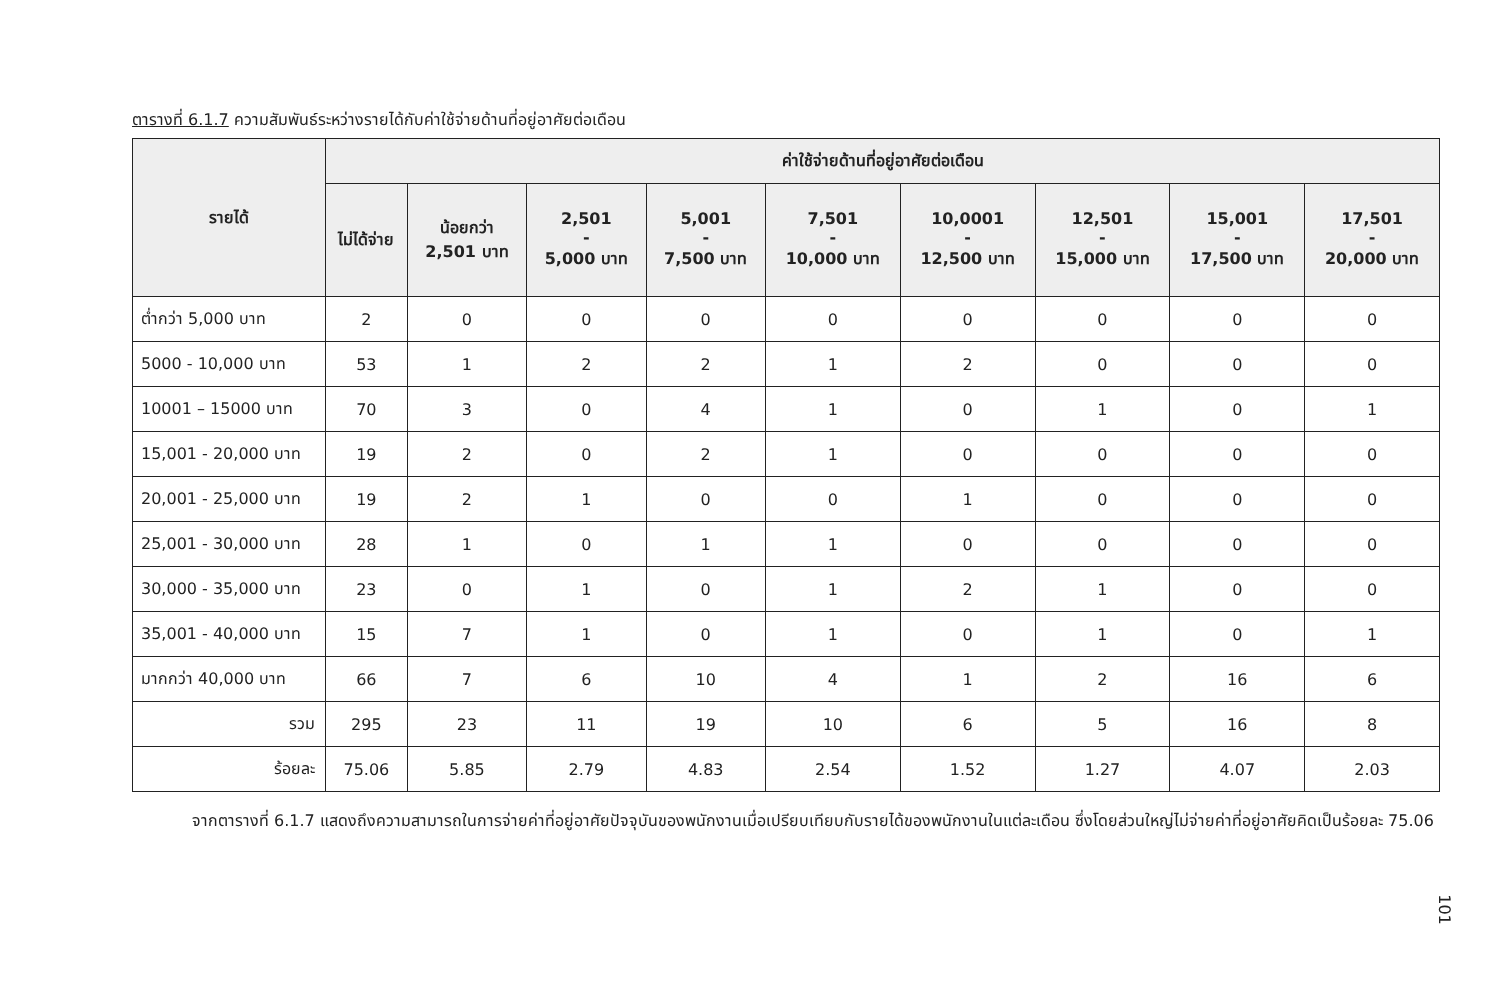ตารางที่ 6.1.7 ความสัมพันธ์ระหว่างรายได้กับค่าใช้จ่ายด้านที่อยู่อาศัยต่อเดือน
| รายได้ | ค่าใช้จ่ายด้านที่อยู่อาศัยต่อเดือน | | | | | | | | |
| --- | --- | --- | --- | --- | --- | --- | --- | --- | --- |
| | ไม่ได้จ่าย | น้อยกว่า 2,501 บาท | 2,501 - 5,000 บาท | 5,001 - 7,500 บาท | 7,501 - 10,000 บาท | 10,0001 - 12,500 บาท | 12,501 - 15,000 บาท | 15,001 - 17,500 บาท | 17,501 - 20,000 บาท |
| ต่ำกว่า 5,000 บาท | 2 | 0 | 0 | 0 | 0 | 0 | 0 | 0 | 0 |
| 5000 - 10,000 บาท | 53 | 1 | 2 | 2 | 1 | 2 | 0 | 0 | 0 |
| 10001 – 15000 บาท | 70 | 3 | 0 | 4 | 1 | 0 | 1 | 0 | 1 |
| 15,001 - 20,000 บาท | 19 | 2 | 0 | 2 | 1 | 0 | 0 | 0 | 0 |
| 20,001 - 25,000 บาท | 19 | 2 | 1 | 0 | 0 | 1 | 0 | 0 | 0 |
| 25,001 - 30,000 บาท | 28 | 1 | 0 | 1 | 1 | 0 | 0 | 0 | 0 |
| 30,000 - 35,000 บาท | 23 | 0 | 1 | 0 | 1 | 2 | 1 | 0 | 0 |
| 35,001 - 40,000 บาท | 15 | 7 | 1 | 0 | 1 | 0 | 1 | 0 | 1 |
| มากกว่า 40,000 บาท | 66 | 7 | 6 | 10 | 4 | 1 | 2 | 16 | 6 |
| รวม | 295 | 23 | 11 | 19 | 10 | 6 | 5 | 16 | 8 |
| ร้อยละ | 75.06 | 5.85 | 2.79 | 4.83 | 2.54 | 1.52 | 1.27 | 4.07 | 2.03 |
จากตารางที่ 6.1.7 แสดงถึงความสามารถในการจ่ายค่าที่อยู่อาศัยปัจจุบันของพนักงานเมื่อเปรียบเทียบกับรายได้ของพนักงานในแต่ละเดือน ซึ่งโดยส่วนใหญ่ไม่จ่ายค่าที่อยู่อาศัยคิดเป็นร้อยละ 75.06
101